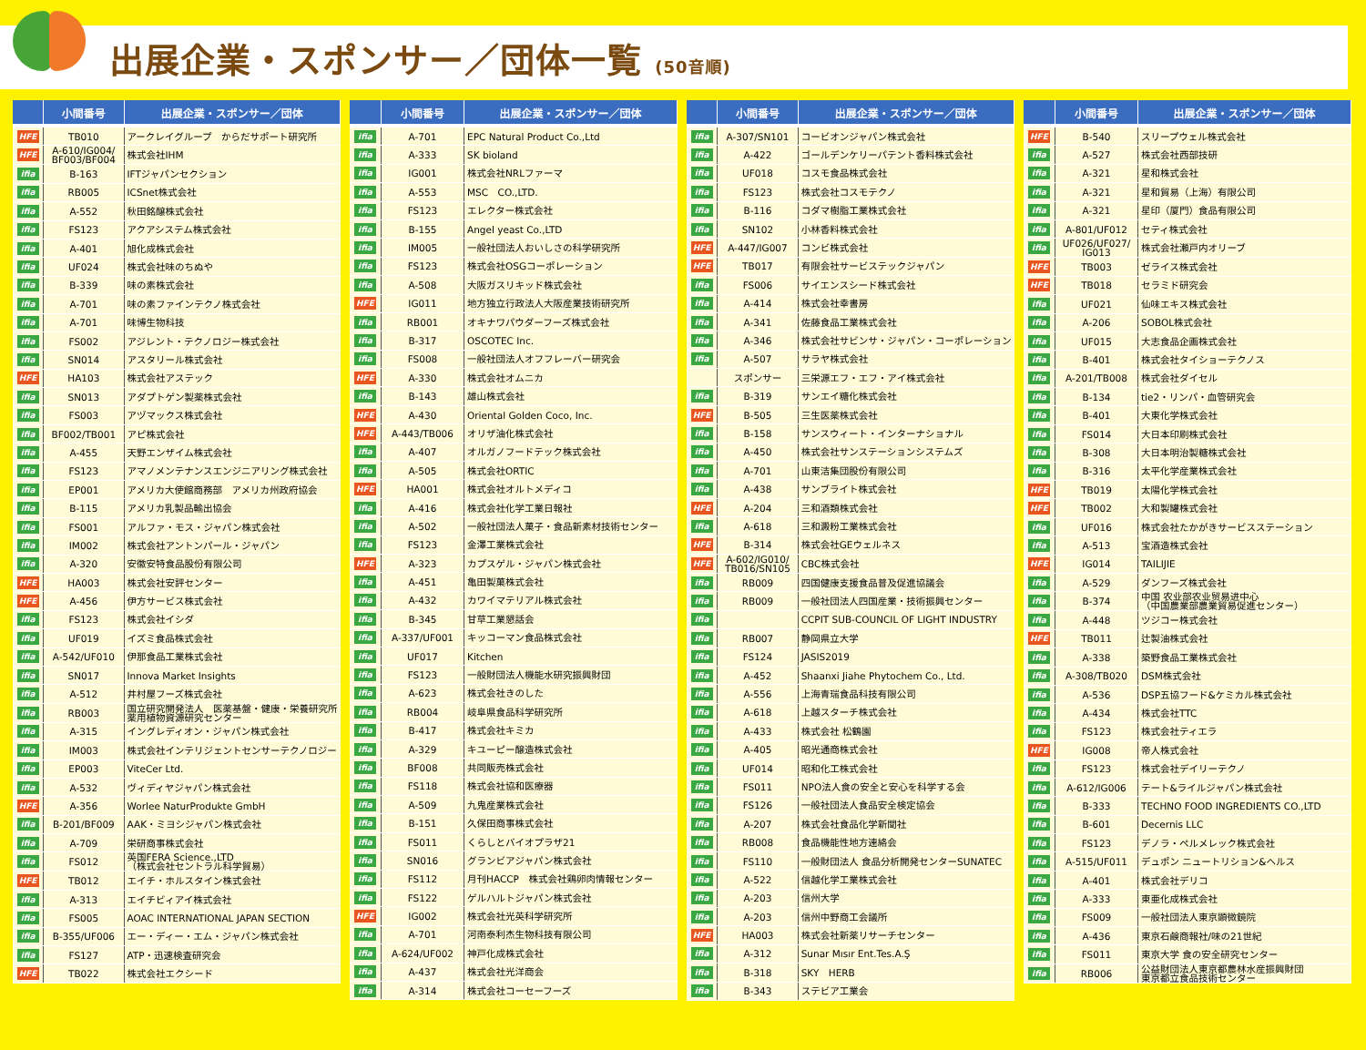出展企業・スポンサー／団体一覧 (50音順)
| | 小間番号 | 出展企業・スポンサー／団体 |
| --- | --- | --- |
| HFE | TB010 | アークレイグループ からだサポート研究所 |
| HFE | A-610/IG004/ BF003/BF004 | 株式会社IHM |
| ifia | B-163 | IFTジャパンセクション |
| ifia | RB005 | ICSnet株式会社 |
| ifia | A-552 | 秋田銘醸株式会社 |
| ifia | FS123 | アクアシステム株式会社 |
| ifia | A-401 | 旭化成株式会社 |
| ifia | UF024 | 株式会社味のちぬや |
| ifia | B-339 | 味の素株式会社 |
| ifia | A-701 | 味の素ファインテクノ株式会社 |
| ifia | A-701 | 味博生物科技 |
| ifia | FS002 | アジレント・テクノロジー株式会社 |
| ifia | SN014 | アスタリール株式会社 |
| HFE | HA103 | 株式会社アステック |
| ifia | SN013 | アダプトゲン製薬株式会社 |
| ifia | FS003 | アヅマックス株式会社 |
| ifia | BF002/TB001 | アピ株式会社 |
| ifia | A-455 | 天野エンザイム株式会社 |
| ifia | FS123 | アマノメンテナンスエンジニアリング株式会社 |
| ifia | EP001 | アメリカ大使館商務部 アメリカ州政府協会 |
| ifia | B-115 | アメリカ乳製品輸出協会 |
| ifia | FS001 | アルファ・モス・ジャパン株式会社 |
| ifia | IM002 | 株式会社アントンパール・ジャパン |
| ifia | A-320 | 安徽安特食品股份有限公司 |
| HFE | HA003 | 株式会社安評センター |
| HFE | A-456 | 伊方サービス株式会社 |
| ifia | FS123 | 株式会社イシダ |
| ifia | UF019 | イズミ食品株式会社 |
| ifia | A-542/UF010 | 伊那食品工業株式会社 |
| ifia | SN017 | Innova Market Insights |
| ifia | A-512 | 井村屋フーズ株式会社 |
| ifia | RB003 | 国立研究開発法人 医薬基盤・健康・栄養研究所 薬用植物資源研究センター |
| ifia | A-315 | イングレディオン・ジャパン株式会社 |
| ifia | IM003 | 株式会社インテリジェントセンサーテクノロジー |
| ifia | EP003 | ViteCer Ltd. |
| ifia | A-532 | ヴィディヤジャパン株式会社 |
| HFE | A-356 | Worlee NaturProdukte GmbH |
| ifia | B-201/BF009 | AAK・ミヨシジャパン株式会社 |
| ifia | A-709 | 栄研商事株式会社 |
| ifia | FS012 | 英国FERA Science.,LTD （株式会社セントラル科学貿易） |
| HFE | TB012 | エイチ・ホルスタイン株式会社 |
| ifia | A-313 | エイチビィアイ株式会社 |
| ifia | FS005 | AOAC INTERNATIONAL JAPAN SECTION |
| ifia | B-355/UF006 | エー・ディー・エム・ジャパン株式会社 |
| ifia | FS127 | ATP・迅速検査研究会 |
| HFE | TB022 | 株式会社エクシード |
| | 小間番号 | 出展企業・スポンサー／団体 |
| --- | --- | --- |
| ifia | A-701 | EPC Natural Product Co.,Ltd |
| ifia | A-333 | SK bioland |
| ifia | IG001 | 株式会社NRLファーマ |
| ifia | A-553 | MSC CO.,LTD. |
| ifia | FS123 | エレクター株式会社 |
| ifia | B-155 | Angel yeast Co.,LTD |
| ifia | IM005 | 一般社団法人おいしさの科学研究所 |
| ifia | FS123 | 株式会社OSGコーポレーション |
| ifia | A-508 | 大阪ガスリキッド株式会社 |
| HFE | IG011 | 地方独立行政法人大阪産業技術研究所 |
| ifia | RB001 | オキナワパウダーフーズ株式会社 |
| ifia | B-317 | OSCOTEC Inc. |
| ifia | FS008 | 一般社団法人オフフレーバー研究会 |
| HFE | A-330 | 株式会社オムニカ |
| ifia | B-143 | 雄山株式会社 |
| HFE | A-430 | Oriental Golden Coco, Inc. |
| HFE | A-443/TB006 | オリザ油化株式会社 |
| ifia | A-407 | オルガノフードテック株式会社 |
| ifia | A-505 | 株式会社ORTIC |
| HFE | HA001 | 株式会社オルトメディコ |
| ifia | A-416 | 株式会社化学工業日報社 |
| ifia | A-502 | 一般社団法人菓子・食品新素材技術センター |
| ifia | FS123 | 金澤工業株式会社 |
| HFE | A-323 | カプスゲル・ジャパン株式会社 |
| ifia | A-451 | 亀田製菓株式会社 |
| ifia | A-432 | カワイマテリアル株式会社 |
| ifia | B-345 | 甘草工業懇話会 |
| ifia | A-337/UF001 | キッコーマン食品株式会社 |
| ifia | UF017 | Kitchen |
| ifia | FS123 | 一般財団法人機能水研究振興財団 |
| ifia | A-623 | 株式会社きのした |
| ifia | RB004 | 岐阜県食品科学研究所 |
| ifia | B-417 | 株式会社キミカ |
| ifia | A-329 | キユーピー醸造株式会社 |
| ifia | BF008 | 共同販売株式会社 |
| ifia | FS118 | 株式会社協和医療器 |
| ifia | A-509 | 九鬼産業株式会社 |
| ifia | B-151 | 久保田商事株式会社 |
| ifia | FS011 | くらしとバイオプラザ21 |
| ifia | SN016 | グランビアジャパン株式会社 |
| ifia | FS112 | 月刊HACCP 株式会社鶏卵肉情報センター |
| ifia | FS122 | ゲルハルトジャパン株式会社 |
| HFE | IG002 | 株式会社光英科学研究所 |
| ifia | A-701 | 河南泰利杰生物科技有限公司 |
| ifia | A-624/UF002 | 神戸化成株式会社 |
| ifia | A-437 | 株式会社光洋商会 |
| ifia | A-314 | 株式会社コーセーフーズ |
| | 小間番号 | 出展企業・スポンサー／団体 |
| --- | --- | --- |
| ifia | A-307/SN101 | コービオンジャパン株式会社 |
| ifia | A-422 | ゴールデンケリーパテント香料株式会社 |
| ifia | UF018 | コスモ食品株式会社 |
| ifia | FS123 | 株式会社コスモテクノ |
| ifia | B-116 | コダマ樹脂工業株式会社 |
| ifia | SN102 | 小林香料株式会社 |
| HFE | A-447/IG007 | コンビ株式会社 |
| HFE | TB017 | 有限会社サービステックジャパン |
| ifia | FS006 | サイエンスシード株式会社 |
| ifia | A-414 | 株式会社幸書房 |
| ifia | A-341 | 佐藤食品工業株式会社 |
| ifia | A-346 | 株式会社サビンサ・ジャパン・コーポレーション |
| ifia | A-507 | サラヤ株式会社 |
| | スポンサー | 三栄源エフ・エフ・アイ株式会社 |
| ifia | B-319 | サンエイ糖化株式会社 |
| HFE | B-505 | 三生医薬株式会社 |
| ifia | B-158 | サンスウィート・インターナショナル |
| ifia | A-450 | 株式会社サンステーションシステムズ |
| ifia | A-701 | 山東洁集団股份有限公司 |
| ifia | A-438 | サンブライト株式会社 |
| HFE | A-204 | 三和酒類株式会社 |
| ifia | A-618 | 三和澱粉工業株式会社 |
| HFE | B-314 | 株式会社GEウェルネス |
| HFE | A-602/IG010/ TB016/SN105 | CBC株式会社 |
| ifia | RB009 | 四国健康支援食品普及促進協議会 |
| ifia | RB009 | 一般社団法人四国産業・技術振興センター |
| ifia | | CCPIT SUB-COUNCIL OF LIGHT INDUSTRY |
| ifia | RB007 | 静岡県立大学 |
| ifia | FS124 | JASIS2019 |
| ifia | A-452 | Shaanxi Jiahe Phytochem Co., Ltd. |
| ifia | A-556 | 上海青瑞食品科技有限公司 |
| ifia | A-618 | 上越スターチ株式会社 |
| ifia | A-433 | 株式会社 松鶴園 |
| ifia | A-405 | 昭光通商株式会社 |
| ifia | UF014 | 昭和化工株式会社 |
| ifia | FS011 | NPO法人食の安全と安心を科学する会 |
| ifia | FS126 | 一般社団法人食品安全検定協会 |
| ifia | A-207 | 株式会社食品化学新聞社 |
| ifia | RB008 | 食品機能性地方連絡会 |
| ifia | FS110 | 一般財団法人 食品分析開発センターSUNATEC |
| ifia | A-522 | 信越化学工業株式会社 |
| ifia | A-203 | 信州大学 |
| ifia | A-203 | 信州中野商工会議所 |
| HFE | HA003 | 株式会社新薬リサーチセンター |
| ifia | A-312 | Sunar Mısır Ent.Tes.A.Ş |
| ifia | B-318 | SKY HERB |
| ifia | B-343 | ステビア工業会 |
| | 小間番号 | 出展企業・スポンサー／団体 |
| --- | --- | --- |
| HFE | B-540 | スリープウェル株式会社 |
| ifia | A-527 | 株式会社西部技研 |
| ifia | A-321 | 星和株式会社 |
| ifia | A-321 | 星和貿易（上海）有限公司 |
| ifia | A-321 | 星印（厦門）食品有限公司 |
| ifia | A-801/UF012 | セティ株式会社 |
| ifia | UF026/UF027/ IG013 | 株式会社瀬戸内オリーブ |
| HFE | TB003 | ゼライス株式会社 |
| HFE | TB018 | セラミド研究会 |
| ifia | UF021 | 仙味エキス株式会社 |
| ifia | A-206 | SOBOL株式会社 |
| ifia | UF015 | 大志食品企画株式会社 |
| ifia | B-401 | 株式会社タイショーテクノス |
| ifia | A-201/TB008 | 株式会社ダイセル |
| ifia | B-134 | tie2・リンパ・血管研究会 |
| ifia | B-401 | 大東化学株式会社 |
| ifia | FS014 | 大日本印刷株式会社 |
| ifia | B-308 | 大日本明治製糖株式会社 |
| ifia | B-316 | 太平化学産業株式会社 |
| HFE | TB019 | 太陽化学株式会社 |
| HFE | TB002 | 大和製罐株式会社 |
| ifia | UF016 | 株式会社たかがきサービスステーション |
| ifia | A-513 | 宝酒造株式会社 |
| HFE | IG014 | TAILIJIE |
| ifia | A-529 | ダンフーズ株式会社 |
| ifia | B-374 | 中国 农业部农业贸易进中心 （中国農業部農業貿易促進センター） |
| ifia | A-448 | ツジコー株式会社 |
| HFE | TB011 | 辻製油株式会社 |
| ifia | A-338 | 築野食品工業株式会社 |
| ifia | A-308/TB020 | DSM株式会社 |
| ifia | A-536 | DSP五協フード&ケミカル株式会社 |
| ifia | A-434 | 株式会社TTC |
| ifia | FS123 | 株式会社ティエラ |
| HFE | IG008 | 帝人株式会社 |
| ifia | FS123 | 株式会社デイリーテクノ |
| ifia | A-612/IG006 | テート&ライルジャパン株式会社 |
| ifia | B-333 | TECHNO FOOD INGREDIENTS CO.,LTD |
| ifia | B-601 | Decernis LLC |
| ifia | FS123 | デノラ・ペルメレック株式会社 |
| ifia | A-515/UF011 | デュポン ニュートリション&ヘルス |
| ifia | A-401 | 株式会社デリコ |
| ifia | A-333 | 東亜化成株式会社 |
| ifia | FS009 | 一般社団法人東京顕微鏡院 |
| ifia | A-436 | 東京石鹸商報社/味の21世紀 |
| ifia | FS011 | 東京大学 食の安全研究センター |
| ifia | RB006 | 公益財団法人東京都農林水産振興財団 東京都立食品技術センター |